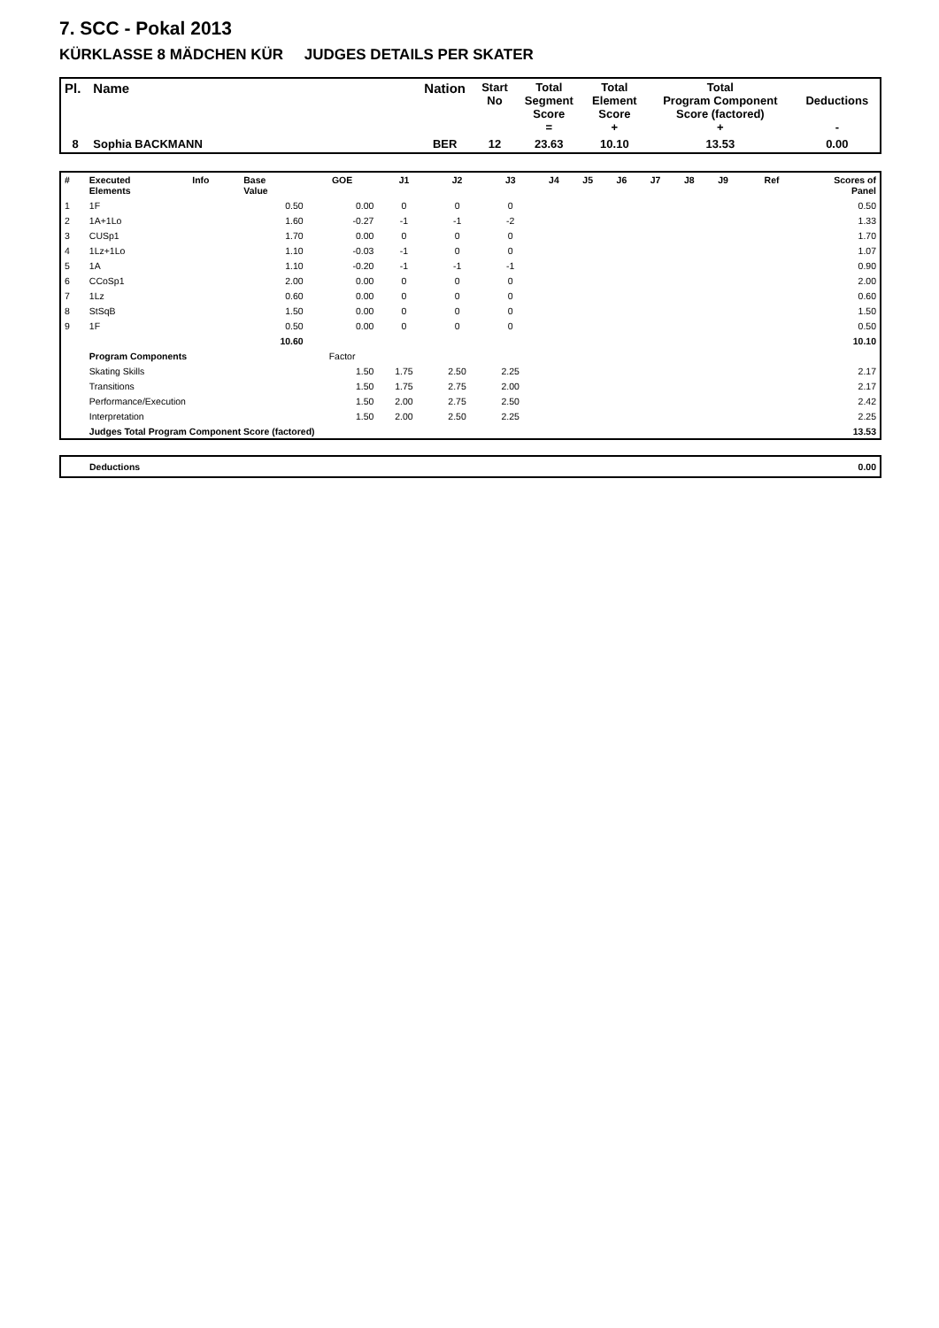7. SCC - Pokal 2013
KÜRKLASSE 8 MÄDCHEN KÜR JUDGES DETAILS PER SKATER
| Pl. | Name | Nation | Start No | Total Segment Score = | Total Element Score + | Total Program Component Score (factored) + | Deductions - |
| 8 | Sophia BACKMANN | BER | 12 | 23.63 | 10.10 | 13.53 | 0.00 |
| # | Executed Elements | Info | Base Value | GOE | J1 | J2 | J3 | J4 | J5 | J6 | J7 | J8 | J9 | Ref | Scores of Panel |
| 1 | 1F | | 0.50 | 0.00 | 0 | 0 | 0 | | | | | | | | 0.50 |
| 2 | 1A+1Lo | | 1.60 | -0.27 | -1 | -1 | -2 | | | | | | | | 1.33 |
| 3 | CUSp1 | | 1.70 | 0.00 | 0 | 0 | 0 | | | | | | | | 1.70 |
| 4 | 1Lz+1Lo | | 1.10 | -0.03 | -1 | 0 | 0 | | | | | | | | 1.07 |
| 5 | 1A | | 1.10 | -0.20 | -1 | -1 | -1 | | | | | | | | 0.90 |
| 6 | CCoSp1 | | 2.00 | 0.00 | 0 | 0 | 0 | | | | | | | | 2.00 |
| 7 | 1Lz | | 0.60 | 0.00 | 0 | 0 | 0 | | | | | | | | 0.60 |
| 8 | StSqB | | 1.50 | 0.00 | 0 | 0 | 0 | | | | | | | | 1.50 |
| 9 | 1F | | 0.50 | 0.00 | 0 | 0 | 0 | | | | | | | | 0.50 |
| | | | 10.60 | | | | | | | | | | | | 10.10 |
| | Program Components | | | Factor | | | | | | | | | | | |
| | Skating Skills | | | 1.50 | 1.75 | 2.50 | 2.25 | | | | | | | | 2.17 |
| | Transitions | | | 1.50 | 1.75 | 2.75 | 2.00 | | | | | | | | 2.17 |
| | Performance/Execution | | | 1.50 | 2.00 | 2.75 | 2.50 | | | | | | | | 2.42 |
| | Interpretation | | | 1.50 | 2.00 | 2.50 | 2.25 | | | | | | | | 2.25 |
| | Judges Total Program Component Score (factored) | | | | | | | | | | | | | | 13.53 |
| Deductions | 0.00 |